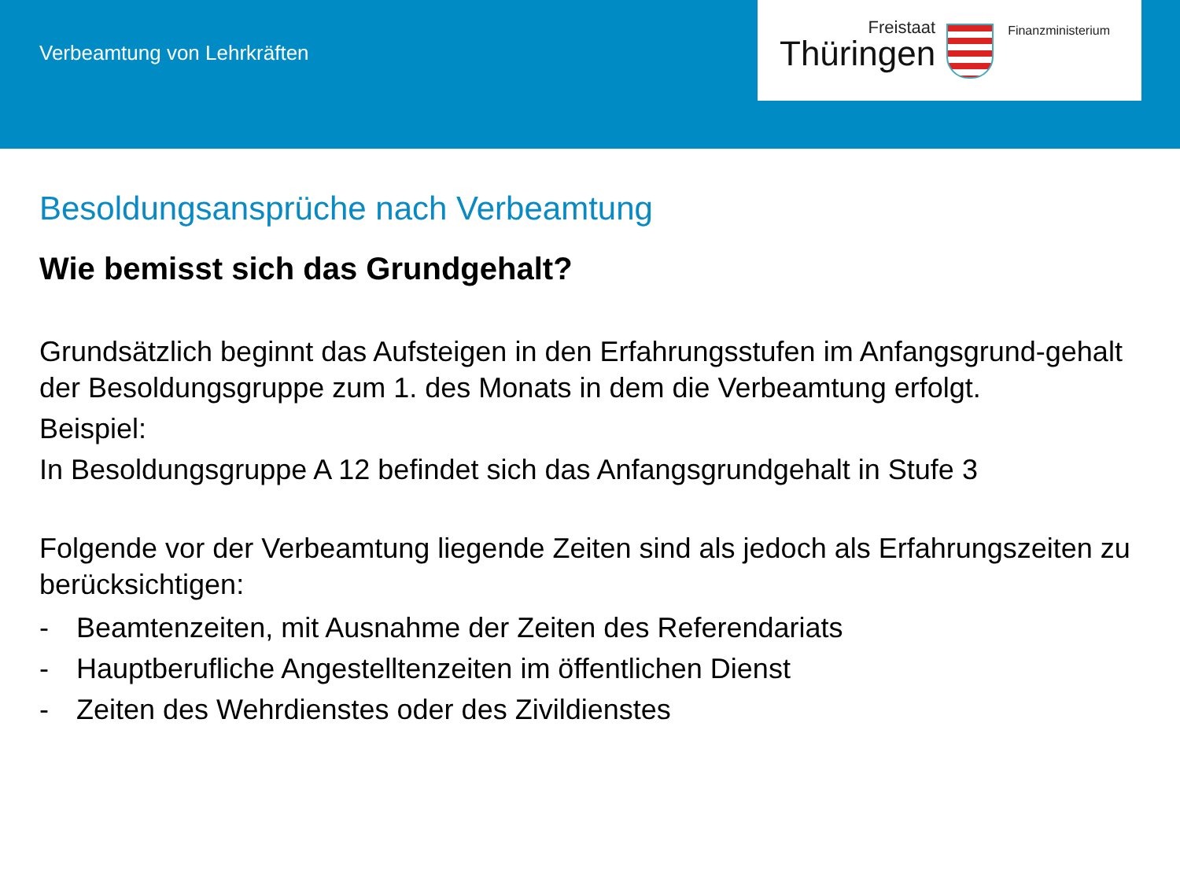Verbeamtung von Lehrkräften
Freistaat
Thüringen
Finanzministerium
Besoldungsansprüche nach Verbeamtung
Wie bemisst sich das Grundgehalt?
Grundsätzlich beginnt das Aufsteigen in den Erfahrungsstufen im Anfangsgrund-gehalt der Besoldungsgruppe zum 1. des Monats in dem die Verbeamtung erfolgt.
Beispiel:
In Besoldungsgruppe A 12 befindet sich das Anfangsgrundgehalt in Stufe 3
Folgende vor der Verbeamtung liegende Zeiten sind als jedoch als Erfahrungszeiten zu berücksichtigen:
- Beamtenzeiten, mit Ausnahme der Zeiten des Referendariats
- Hauptberufliche Angestelltenzeiten im öffentlichen Dienst
- Zeiten des Wehrdienstes oder des Zivildienstes